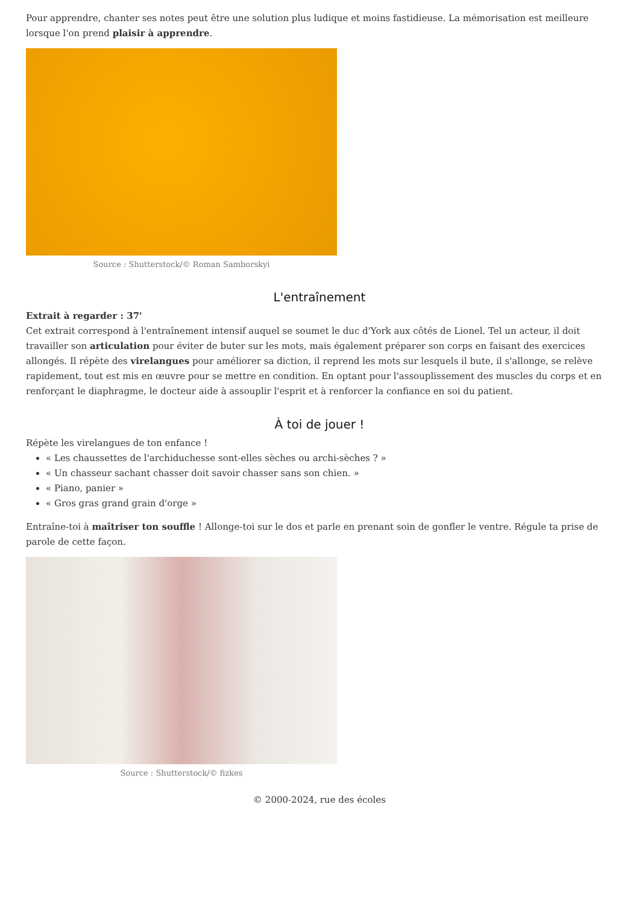Pour apprendre, chanter ses notes peut être une solution plus ludique et moins fastidieuse. La mémorisation est meilleure lorsque l'on prend plaisir à apprendre.
Source : Shutterstock/© Roman Samborskyi
L'entraînement
Extrait à regarder : 37'
Cet extrait correspond à l'entraînement intensif auquel se soumet le duc d'York aux côtés de Lionel. Tel un acteur, il doit travailler son articulation pour éviter de buter sur les mots, mais également préparer son corps en faisant des exercices allongés. Il répète des virelangues pour améliorer sa diction, il reprend les mots sur lesquels il bute, il s'allonge, se relève rapidement, tout est mis en œuvre pour se mettre en condition. En optant pour l'assouplissement des muscles du corps et en renforçant le diaphragme, le docteur aide à assouplir l'esprit et à renforcer la confiance en soi du patient.
À toi de jouer !
Répète les virelangues de ton enfance !
« Les chaussettes de l'archiduchesse sont-elles sèches ou archi-sèches ? »
« Un chasseur sachant chasser doit savoir chasser sans son chien. »
« Piano, panier »
« Gros gras grand grain d'orge »
Entraîne-toi à maîtriser ton souffle ! Allonge-toi sur le dos et parle en prenant soin de gonfler le ventre. Régule ta prise de parole de cette façon.
Source : Shutterstock/© fizkes
© 2000-2024, rue des écoles